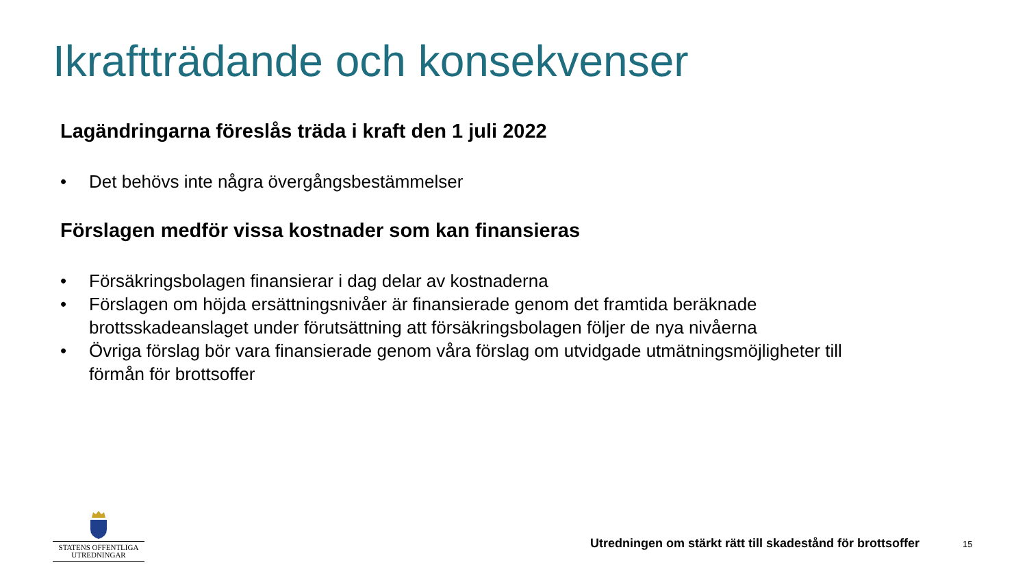Ikraftträdande och konsekvenser
Lagändringarna föreslås träda i kraft den 1 juli 2022
• Det behövs inte några övergångsbestämmelser
Förslagen medför vissa kostnader som kan finansieras
• Försäkringsbolagen finansierar i dag delar av kostnaderna
• Förslagen om höjda ersättningsnivåer är finansierade genom det framtida beräknade brottsskadeanslaget under förutsättning att försäkringsbolagen följer de nya nivåerna
• Övriga förslag bör vara finansierade genom våra förslag om utvidgade utmätningsmöjligheter till förmån för brottsoffer
STATENS OFFENTLIGA
UTREDNINGAR
Utredningen om stärkt rätt till skadestånd för brottsoffer
15